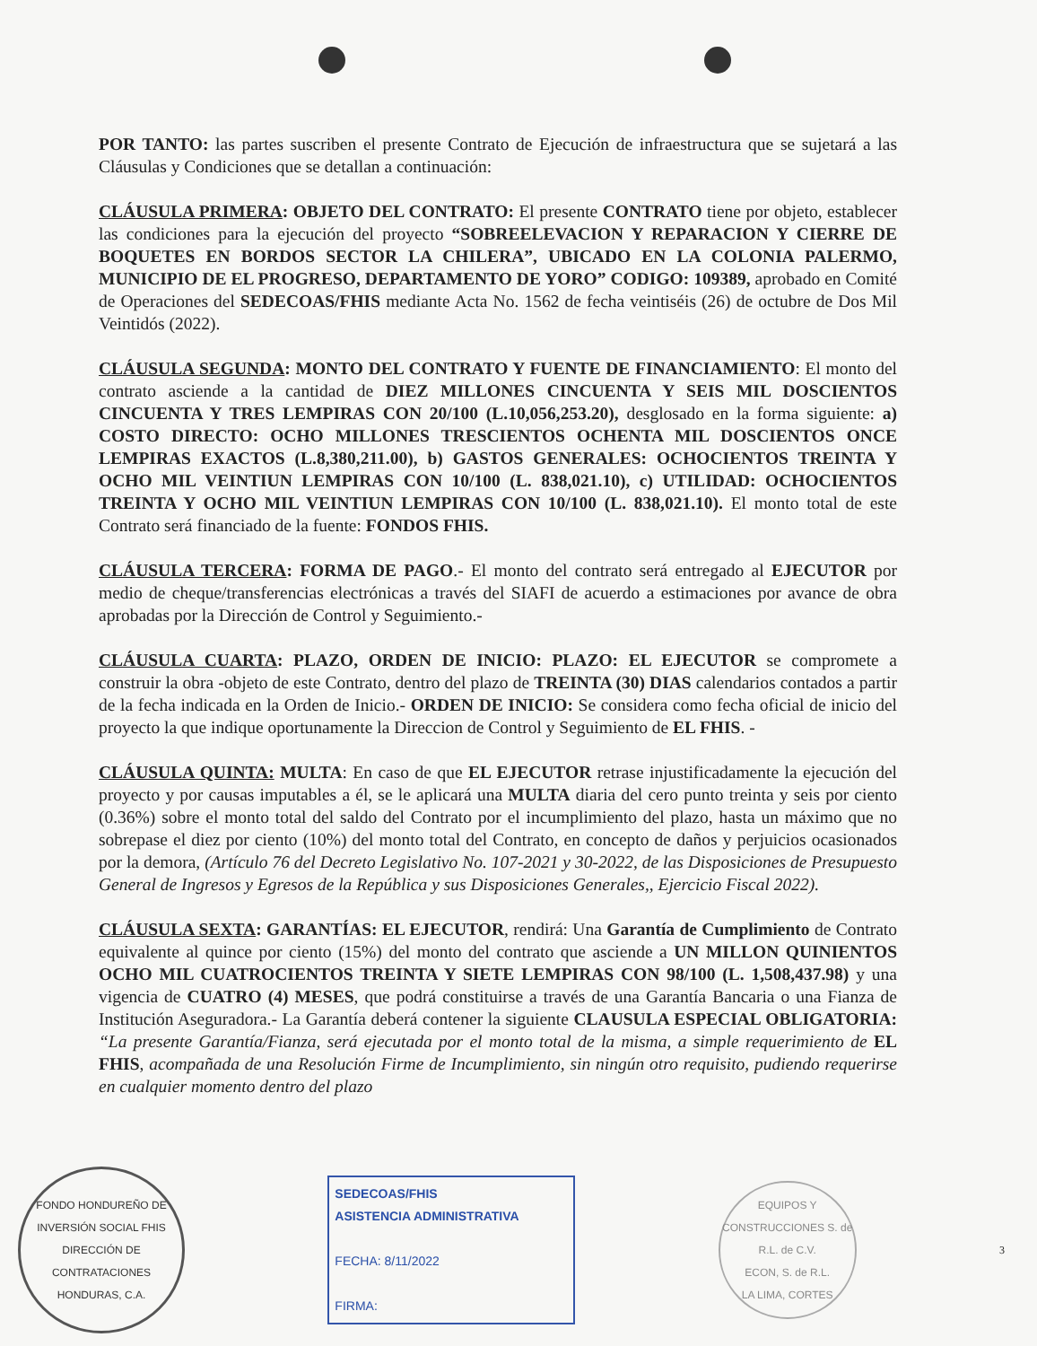POR TANTO: las partes suscriben el presente Contrato de Ejecución de infraestructura que se sujetará a las Cláusulas y Condiciones que se detallan a continuación:
CLÁUSULA PRIMERA: OBJETO DEL CONTRATO: El presente CONTRATO tiene por objeto, establecer las condiciones para la ejecución del proyecto “SOBREELEVACION Y REPARACION Y CIERRE DE BOQUETES EN BORDOS SECTOR LA CHILERA”, UBICADO EN LA COLONIA PALERMO, MUNICIPIO DE EL PROGRESO, DEPARTAMENTO DE YORO” CODIGO: 109389, aprobado en Comité de Operaciones del SEDECOAS/FHIS mediante Acta No. 1562 de fecha veintiséis (26) de octubre de Dos Mil Veintidós (2022).
CLÁUSULA SEGUNDA: MONTO DEL CONTRATO Y FUENTE DE FINANCIAMIENTO: El monto del contrato asciende a la cantidad de DIEZ MILLONES CINCUENTA Y SEIS MIL DOSCIENTOS CINCUENTA Y TRES LEMPIRAS CON 20/100 (L.10,056,253.20), desglosado en la forma siguiente: a) COSTO DIRECTO: OCHO MILLONES TRESCIENTOS OCHENTA MIL DOSCIENTOS ONCE LEMPIRAS EXACTOS (L.8,380,211.00), b) GASTOS GENERALES: OCHOCIENTOS TREINTA Y OCHO MIL VEINTIUN LEMPIRAS CON 10/100 (L. 838,021.10), c) UTILIDAD: OCHOCIENTOS TREINTA Y OCHO MIL VEINTIUN LEMPIRAS CON 10/100 (L. 838,021.10). El monto total de este Contrato será financiado de la fuente: FONDOS FHIS.
CLÁUSULA TERCERA: FORMA DE PAGO.- El monto del contrato será entregado al EJECUTOR por medio de cheque/transferencias electrónicas a través del SIAFI de acuerdo a estimaciones por avance de obra aprobadas por la Dirección de Control y Seguimiento.-
CLÁUSULA CUARTA: PLAZO, ORDEN DE INICIO: PLAZO: EL EJECUTOR se compromete a construir la obra -objeto de este Contrato, dentro del plazo de TREINTA (30) DIAS calendarios contados a partir de la fecha indicada en la Orden de Inicio.- ORDEN DE INICIO: Se considera como fecha oficial de inicio del proyecto la que indique oportunamente la Direccion de Control y Seguimiento de EL FHIS. -
CLÁUSULA QUINTA: MULTA: En caso de que EL EJECUTOR retrase injustificadamente la ejecución del proyecto y por causas imputables a él, se le aplicará una MULTA diaria del cero punto treinta y seis por ciento (0.36%) sobre el monto total del saldo del Contrato por el incumplimiento del plazo, hasta un máximo que no sobrepase el diez por ciento (10%) del monto total del Contrato, en concepto de daños y perjuicios ocasionados por la demora, (Artículo 76 del Decreto Legislativo No. 107-2021 y 30-2022, de las Disposiciones de Presupuesto General de Ingresos y Egresos de la República y sus Disposiciones Generales,, Ejercicio Fiscal 2022).
CLÁUSULA SEXTA: GARANTÍAS: EL EJECUTOR, rendirá: Una Garantía de Cumplimiento de Contrato equivalente al quince por ciento (15%) del monto del contrato que asciende a UN MILLON QUINIENTOS OCHO MIL CUATROCIENTOS TREINTA Y SIETE LEMPIRAS CON 98/100 (L. 1,508,437.98) y una vigencia de CUATRO (4) MESES, que podrá constituirse a través de una Garantía Bancaria o una Fianza de Institución Aseguradora.- La Garantía deberá contener la siguiente CLAUSULA ESPECIAL OBLIGATORIA: “La presente Garantía/Fianza, será ejecutada por el monto total de la misma, a simple requerimiento de EL FHIS, acompañada de una Resolución Firme de Incumplimiento, sin ningún otro requisito, pudiendo requerirse en cualquier momento dentro del plazo
FONDO HONDUREÑO DE INVERSIÓN SOCIAL FHIS
DIRECCIÓN DE CONTRATACIONES
HONDURAS, C.A.
SEDECOAS/FHIS
ASISTENCIA ADMINISTRATIVA
FECHA: 8/11/2022
FIRMA:
EQUIPOS Y CONSTRUCCIONES S. de R.L. de C.V.
ECON, S. de R.L.
LA LIMA, CORTES
3